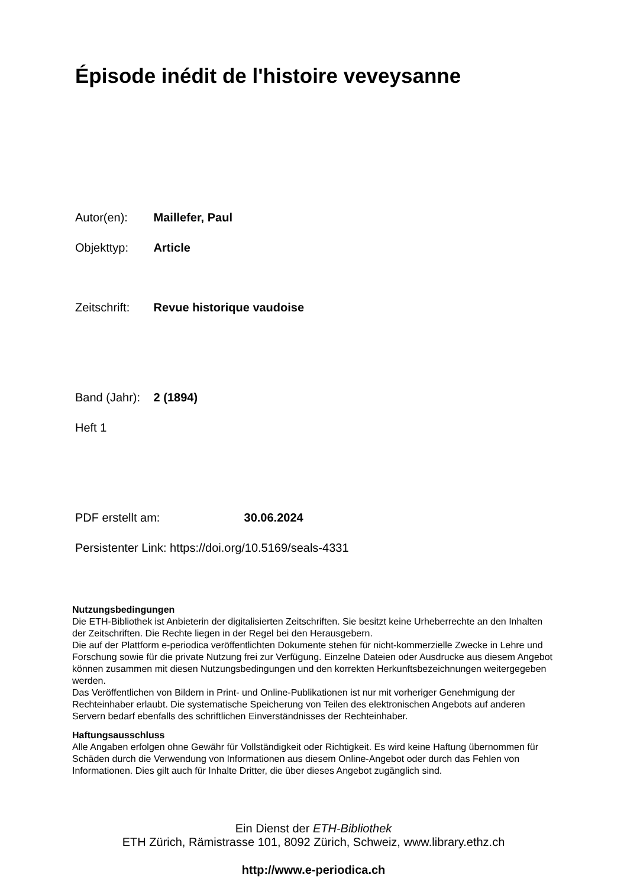Épisode inédit de l'histoire veveysanne
Autor(en): Maillefer, Paul
Objekttyp: Article
Zeitschrift: Revue historique vaudoise
Band (Jahr): 2 (1894)
Heft 1
PDF erstellt am: 30.06.2024
Persistenter Link: https://doi.org/10.5169/seals-4331
Nutzungsbedingungen
Die ETH-Bibliothek ist Anbieterin der digitalisierten Zeitschriften. Sie besitzt keine Urheberrechte an den Inhalten der Zeitschriften. Die Rechte liegen in der Regel bei den Herausgebern.
Die auf der Plattform e-periodica veröffentlichten Dokumente stehen für nicht-kommerzielle Zwecke in Lehre und Forschung sowie für die private Nutzung frei zur Verfügung. Einzelne Dateien oder Ausdrucke aus diesem Angebot können zusammen mit diesen Nutzungsbedingungen und den korrekten Herkunftsbezeichnungen weitergegeben werden.
Das Veröffentlichen von Bildern in Print- und Online-Publikationen ist nur mit vorheriger Genehmigung der Rechteinhaber erlaubt. Die systematische Speicherung von Teilen des elektronischen Angebots auf anderen Servern bedarf ebenfalls des schriftlichen Einverständnisses der Rechteinhaber.
Haftungsausschluss
Alle Angaben erfolgen ohne Gewähr für Vollständigkeit oder Richtigkeit. Es wird keine Haftung übernommen für Schäden durch die Verwendung von Informationen aus diesem Online-Angebot oder durch das Fehlen von Informationen. Dies gilt auch für Inhalte Dritter, die über dieses Angebot zugänglich sind.
Ein Dienst der ETH-Bibliothek
ETH Zürich, Rämistrasse 101, 8092 Zürich, Schweiz, www.library.ethz.ch
http://www.e-periodica.ch